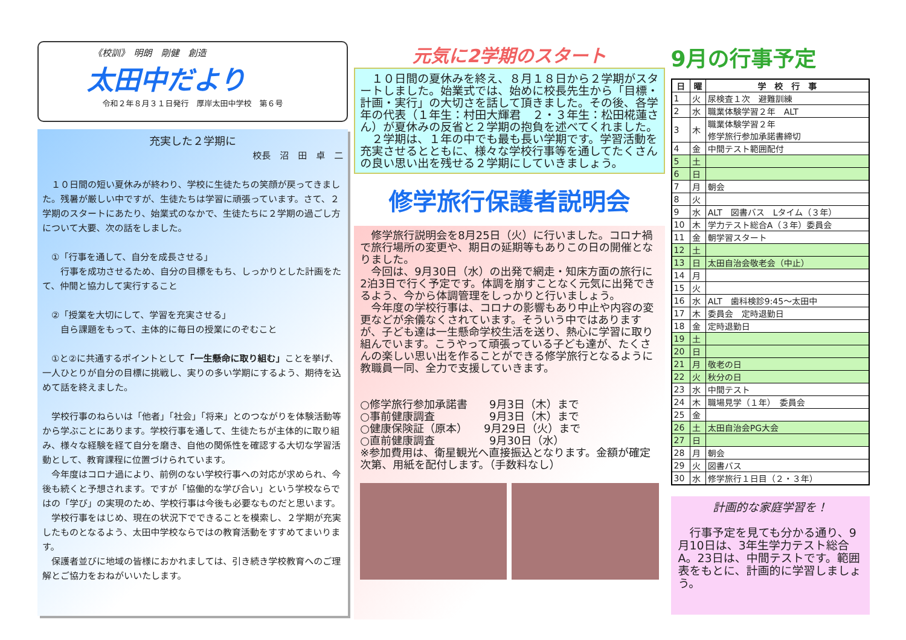《校訓》　明朗　剛健　創造
太田中だより
令和２年８月３１日発行　厚岸太田中学校　第６号
充実した２学期に
校長　沼　田　卓　二
　１０日間の短い夏休みが終わり、学校に生徒たちの笑顔が戻ってきました。残暑が厳しい中ですが、生徒たちは学習に頑張っています。さて、２学期のスタートにあたり、始業式のなかで、生徒たちに２学期の過ごし方について大要、次の話をしました。
　①「行事を通して、自分を成長させる」
　　行事を成功させるため、自分の目標をもち、しっかりとした計画をたて、仲間と協力して実行すること
　②「授業を大切にして、学習を充実させる」
　　自ら課題をもって、主体的に毎日の授業にのぞむこと
　①と②に共通するポイントとして「一生懸命に取り組む」ことを挙げ、一人ひとりが自分の目標に挑戦し、実りの多い学期にするよう、期待を込めて話を終えました。
　学校行事のねらいは「他者」「社会」「将来」とのつながりを体験活動等から学ぶことにあります。学校行事を通して、生徒たちが主体的に取り組み、様々な経験を経て自分を磨き、自他の関係性を確認する大切な学習活動として、教育課程に位置づけられています。
　今年度はコロナ過により、前例のない学校行事への対応が求められ、今後も続くと予想されます。ですが「協働的な学び合い」という学校ならではの「学び」の実現のため、学校行事は今後も必要なものだと思います。
　学校行事をはじめ、現在の状況下でできることを模索し、２学期が充実したものとなるよう、太田中学校ならではの教育活動をすすめてまいります。
　保護者並びに地域の皆様におかれましては、引き続き学校教育へのご理解とご協力をおねがいいたします。
元気に2学期のスタート
　１０日間の夏休みを終え、８月１８日から２学期がスタートしました。始業式では、始めに校長先生から「目標・計画・実行」の大切さを話して頂きました。その後、各学年の代表（１年生：村田大輝君　２・３年生：松田椛蓮さん）が夏休みの反省と２学期の抱負を述べてくれました。
　２学期は、１年の中でも最も長い学期です。学習活動を充実させるとともに、様々な学校行事等を通してたくさんの良い思い出を残せる２学期にしていきましょう。
修学旅行保護者説明会
　修学旅行説明会を8月25日（火）に行いました。コロナ禍で旅行場所の変更や、期日の延期等もありこの日の開催となりました。
　今回は、9月30日（水）の出発で網走・知床方面の旅行に2泊3日で行く予定です。体調を崩すことなく元気に出発できるよう、今から体調管理をしっかりと行いましょう。
　今年度の学校行事は、コロナの影響もあり中止や内容の変更などが余儀なくされています。そういう中ではありますが、子ども達は一生懸命学校生活を送り、熱心に学習に取り組んでいます。こうやって頑張っている子ども達が、たくさんの楽しい思い出を作ることができる修学旅行となるように教職員一同、全力で支援していきます。
○修学旅行参加承諾書　　9月3日（木）まで
○事前健康調査　　　　　9月3日（木）まで
○健康保険証（原本）　　9月29日（火）まで
○直前健康調査　　　　　9月30日（水）
※参加費用は、衛星観光へ直接振込となります。金額が確定次第、用紙を配付します。（手数料なし）
9月の行事予定
| 日 | 曜 | 学 校 行 事 |
| --- | --- | --- |
| 1 | 火 | 尿検査１次 避難訓練 |
| 2 | 水 | 職業体験学習２年 ALT |
| 3 | 木 | 職業体験学習２年 修学旅行参加承諾書締切 |
| 4 | 金 | 中間テスト範囲配付 |
| 5 | 土 | |
| 6 | 日 | |
| 7 | 月 | 朝会 |
| 8 | 火 | |
| 9 | 水 | ALT 図書バス Lタイム（３年） |
| 10 | 木 | 学力テスト総合A（３年）委員会 |
| 11 | 金 | 朝学習スタート |
| 12 | 土 | |
| 13 | 日 | 太田自治会敬老会（中止） |
| 14 | 月 | |
| 15 | 火 | |
| 16 | 水 | ALT 歯科検診9:45～太田中 |
| 17 | 木 | 委員会 定時退勤日 |
| 18 | 金 | 定時退勤日 |
| 19 | 土 | |
| 20 | 日 | |
| 21 | 月 | 敬老の日 |
| 22 | 火 | 秋分の日 |
| 23 | 水 | 中間テスト |
| 24 | 木 | 職場見学（１年） 委員会 |
| 25 | 金 | |
| 26 | 土 | 太田自治会PG大会 |
| 27 | 日 | |
| 28 | 月 | 朝会 |
| 29 | 火 | 図書バス |
| 30 | 水 | 修学旅行１日目（２・３年） |
計画的な家庭学習を！
　行事予定を見ても分かる通り、9月10日は、3年生学力テスト総合A。23日は、中間テストです。範囲表をもとに、計画的に学習しましょう。